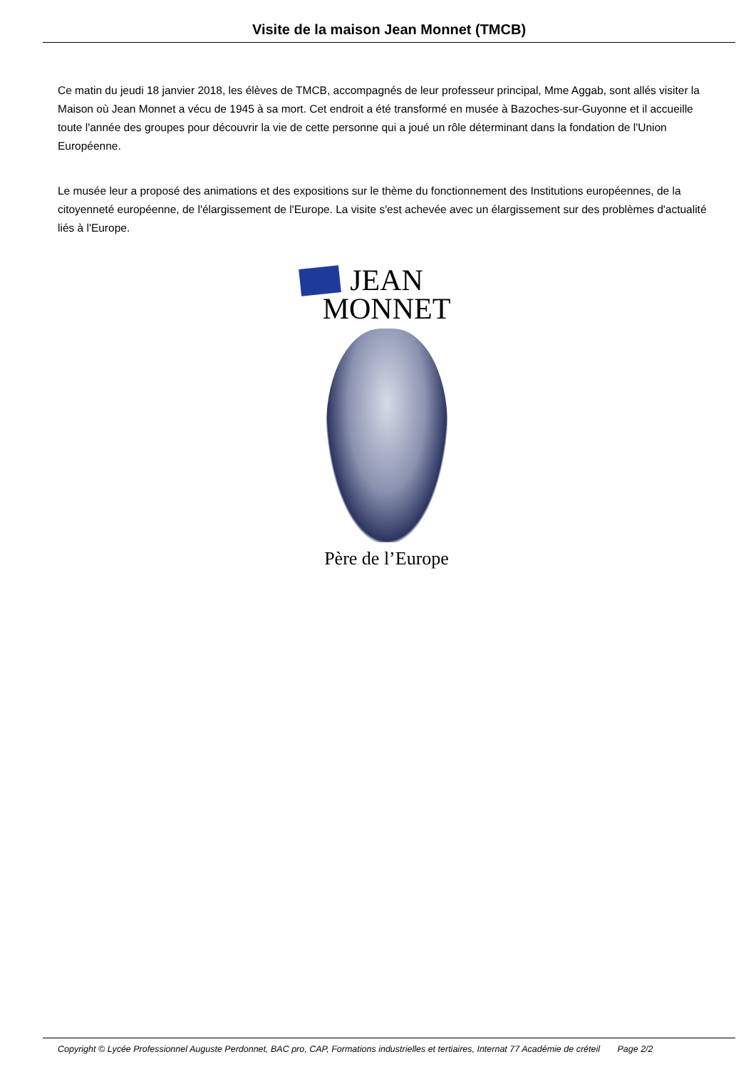Visite de la maison Jean Monnet (TMCB)
Ce matin du jeudi 18 janvier 2018, les élèves de TMCB, accompagnés de leur professeur principal, Mme Aggab, sont allés visiter la Maison où Jean Monnet a vécu de 1945 à sa mort. Cet endroit a été transformé en musée à Bazoches-sur-Guyonne et il accueille toute l'année des groupes pour découvrir la vie de cette personne qui a joué un rôle déterminant dans la fondation de l'Union Européenne.
Le musée leur a proposé des animations et des expositions sur le thème du fonctionnement des Institutions européennes, de la citoyenneté européenne, de l'élargissement de l'Europe. La visite s'est achevée avec un élargissement sur des problèmes d'actualité liés à l'Europe.
JEAN
MONNET
Père de l’Europe
Copyright © Lycée Professionnel Auguste Perdonnet, BAC pro, CAP, Formations industrielles et tertiaires, Internat 77 Académie de créteil Page 2/2